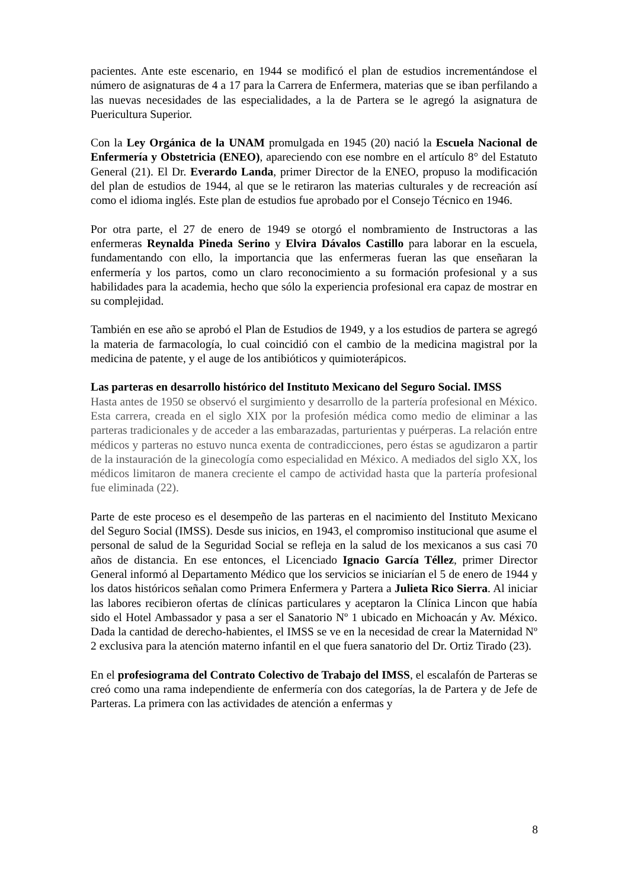pacientes. Ante este escenario, en 1944 se modificó el plan de estudios incrementándose el número de asignaturas de 4 a 17 para la Carrera de Enfermera, materias que se iban perfilando a las nuevas necesidades de las especialidades, a la de Partera se le agregó la asignatura de Puericultura Superior.
Con la Ley Orgánica de la UNAM promulgada en 1945 (20) nació la Escuela Nacional de Enfermería y Obstetricia (ENEO), apareciendo con ese nombre en el artículo 8° del Estatuto General (21). El Dr. Everardo Landa, primer Director de la ENEO, propuso la modificación del plan de estudios de 1944, al que se le retiraron las materias culturales y de recreación así como el idioma inglés. Este plan de estudios fue aprobado por el Consejo Técnico en 1946.
Por otra parte, el 27 de enero de 1949 se otorgó el nombramiento de Instructoras a las enfermeras Reynalda Pineda Serino y Elvira Dávalos Castillo para laborar en la escuela, fundamentando con ello, la importancia que las enfermeras fueran las que enseñaran la enfermería y los partos, como un claro reconocimiento a su formación profesional y a sus habilidades para la academia, hecho que sólo la experiencia profesional era capaz de mostrar en su complejidad.
También en ese año se aprobó el Plan de Estudios de 1949, y a los estudios de partera se agregó la materia de farmacología, lo cual coincidió con el cambio de la medicina magistral por la medicina de patente, y el auge de los antibióticos y quimioterápicos.
Las parteras en desarrollo histórico del Instituto Mexicano del Seguro Social. IMSS
Hasta antes de 1950 se observó el surgimiento y desarrollo de la partería profesional en México. Esta carrera, creada en el siglo XIX por la profesión médica como medio de eliminar a las parteras tradicionales y de acceder a las embarazadas, parturientas y puérperas. La relación entre médicos y parteras no estuvo nunca exenta de contradicciones, pero éstas se agudizaron a partir de la instauración de la ginecología como especialidad en México. A mediados del siglo XX, los médicos limitaron de manera creciente el campo de actividad hasta que la partería profesional fue eliminada (22).
Parte de este proceso es el desempeño de las parteras en el nacimiento del Instituto Mexicano del Seguro Social (IMSS). Desde sus inicios, en 1943, el compromiso institucional que asume el personal de salud de la Seguridad Social se refleja en la salud de los mexicanos a sus casi 70 años de distancia. En ese entonces, el Licenciado Ignacio García Téllez, primer Director General informó al Departamento Médico que los servicios se iniciarían el 5 de enero de 1944 y los datos históricos señalan como Primera Enfermera y Partera a Julieta Rico Sierra. Al iniciar las labores recibieron ofertas de clínicas particulares y aceptaron la Clínica Lincon que había sido el Hotel Ambassador y pasa a ser el Sanatorio Nº 1 ubicado en Michoacán y Av. México. Dada la cantidad de derecho-habientes, el IMSS se ve en la necesidad de crear la Maternidad Nº 2 exclusiva para la atención materno infantil en el que fuera sanatorio del Dr. Ortiz Tirado (23).
En el profesiograma del Contrato Colectivo de Trabajo del IMSS, el escalafón de Parteras se creó como una rama independiente de enfermería con dos categorías, la de Partera y de Jefe de Parteras. La primera con las actividades de atención a enfermas y
8